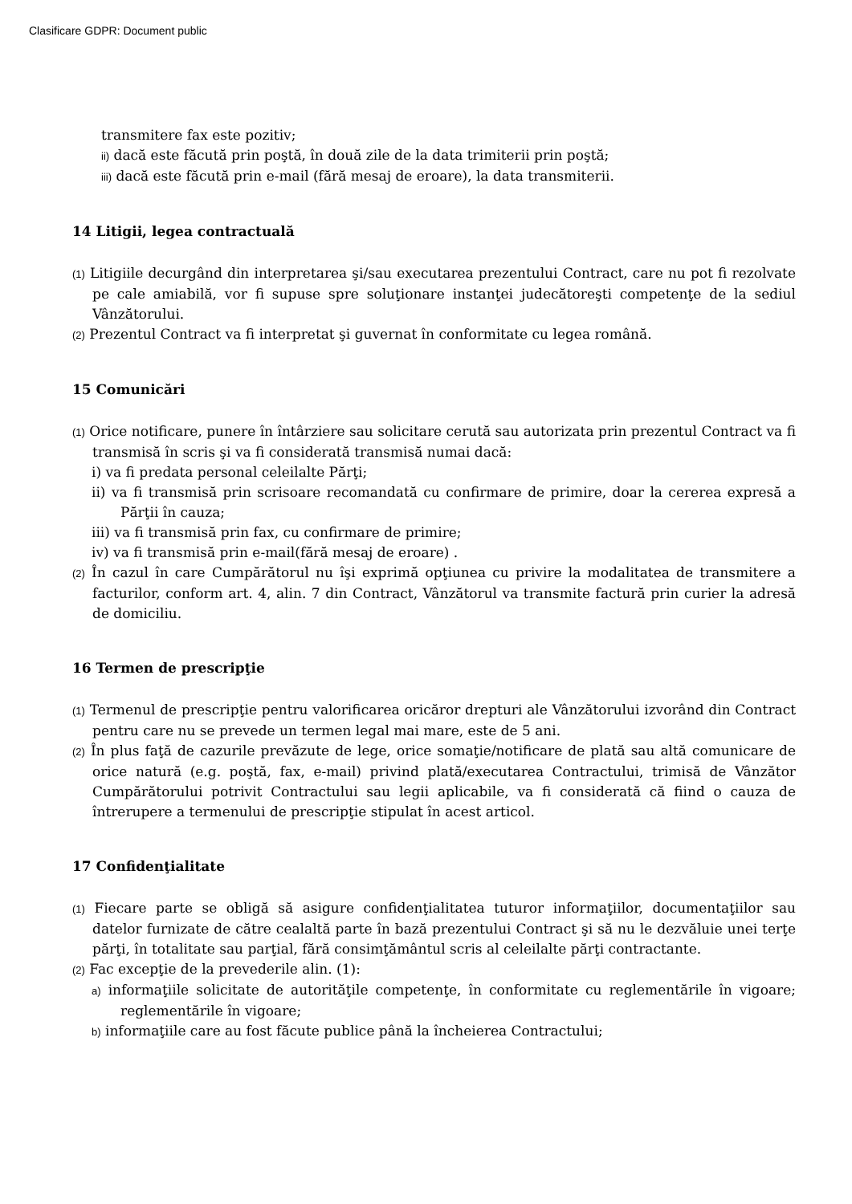Clasificare GDPR: Document public
transmitere fax este pozitiv;
ii) dacă este făcută prin poştă, în două zile de la data trimiterii prin poştă;
iii) dacă este făcută prin e-mail (fără mesaj de eroare), la data transmiterii.
14 Litigii, legea contractuală
(1) Litigiile decurgând din interpretarea şi/sau executarea prezentului Contract, care nu pot fi rezolvate pe cale amiabilă, vor fi supuse spre soluţionare instanţei judecătoreşti competenţe de la sediul Vânzătorului.
(2) Prezentul Contract va fi interpretat şi guvernat în conformitate cu legea română.
15 Comunicări
(1) Orice notificare, punere în întârziere sau solicitare cerută sau autorizata prin prezentul Contract va fi transmisă în scris şi va fi considerată transmisă numai dacă:
i) va fi predata personal celeilalte Părţi;
ii) va fi transmisă prin scrisoare recomandată cu confirmare de primire, doar la cererea expresă a Părţii în cauza;
iii) va fi transmisă prin fax, cu confirmare de primire;
iv) va fi transmisă prin e-mail(fără mesaj de eroare) .
(2) În cazul în care Cumpărătorul nu îşi exprimă opţiunea cu privire la modalitatea de transmitere a facturilor, conform art. 4, alin. 7 din Contract, Vânzătorul va transmite factură prin curier la adresă de domiciliu.
16 Termen de prescripţie
(1) Termenul de prescripţie pentru valorificarea oricăror drepturi ale Vânzătorului izvorând din Contract pentru care nu se prevede un termen legal mai mare, este de 5 ani.
(2) În plus faţă de cazurile prevăzute de lege, orice somaţie/notificare de plată sau altă comunicare de orice natură (e.g. poştă, fax, e-mail) privind plată/executarea Contractului, trimisă de Vânzător Cumpărătorului potrivit Contractului sau legii aplicabile, va fi considerată că fiind o cauza de întrerupere a termenului de prescripţie stipulat în acest articol.
17 Confidenţialitate
(1) Fiecare parte se obligă să asigure confidenţialitatea tuturor informaţiilor, documentaţiilor sau datelor furnizate de către cealaltă parte în bază prezentului Contract şi să nu le dezvăluie unei terţe părţi, în totalitate sau parţial, fără consimţământul scris al celeilalte părţi contractante.
(2) Fac excepţie de la prevederile alin. (1):
a) informaţiile solicitate de autorităţile competenţe, în conformitate cu reglementările în vigoare; reglementările în vigoare;
b) informaţiile care au fost făcute publice până la încheierea Contractului;